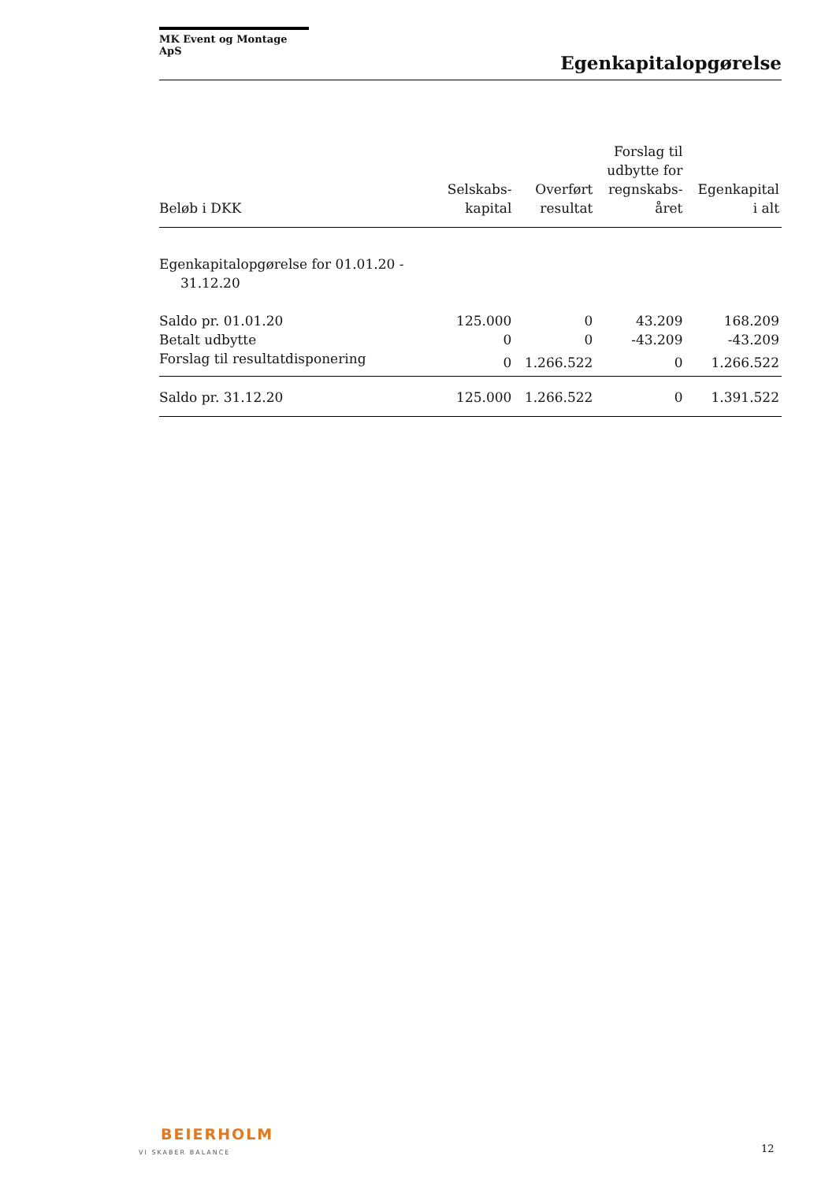MK Event og Montage ApS
Egenkapitalopgørelse
| Beløb i DKK | Selskabs- kapital | Overført resultat | Forslag til udbytte for regnskabs- året | Egenkapital i alt |
| --- | --- | --- | --- | --- |
| Egenkapitalopgørelse for 01.01.20 - 31.12.20 | | | | |
| Saldo pr. 01.01.20 | 125.000 | 0 | 43.209 | 168.209 |
| Betalt udbytte | 0 | 0 | -43.209 | -43.209 |
| Forslag til resultatdisponering | 0 | 1.266.522 | 0 | 1.266.522 |
| Saldo pr. 31.12.20 | 125.000 | 1.266.522 | 0 | 1.391.522 |
BEIERHOLM
VI SKABER BALANCE
12